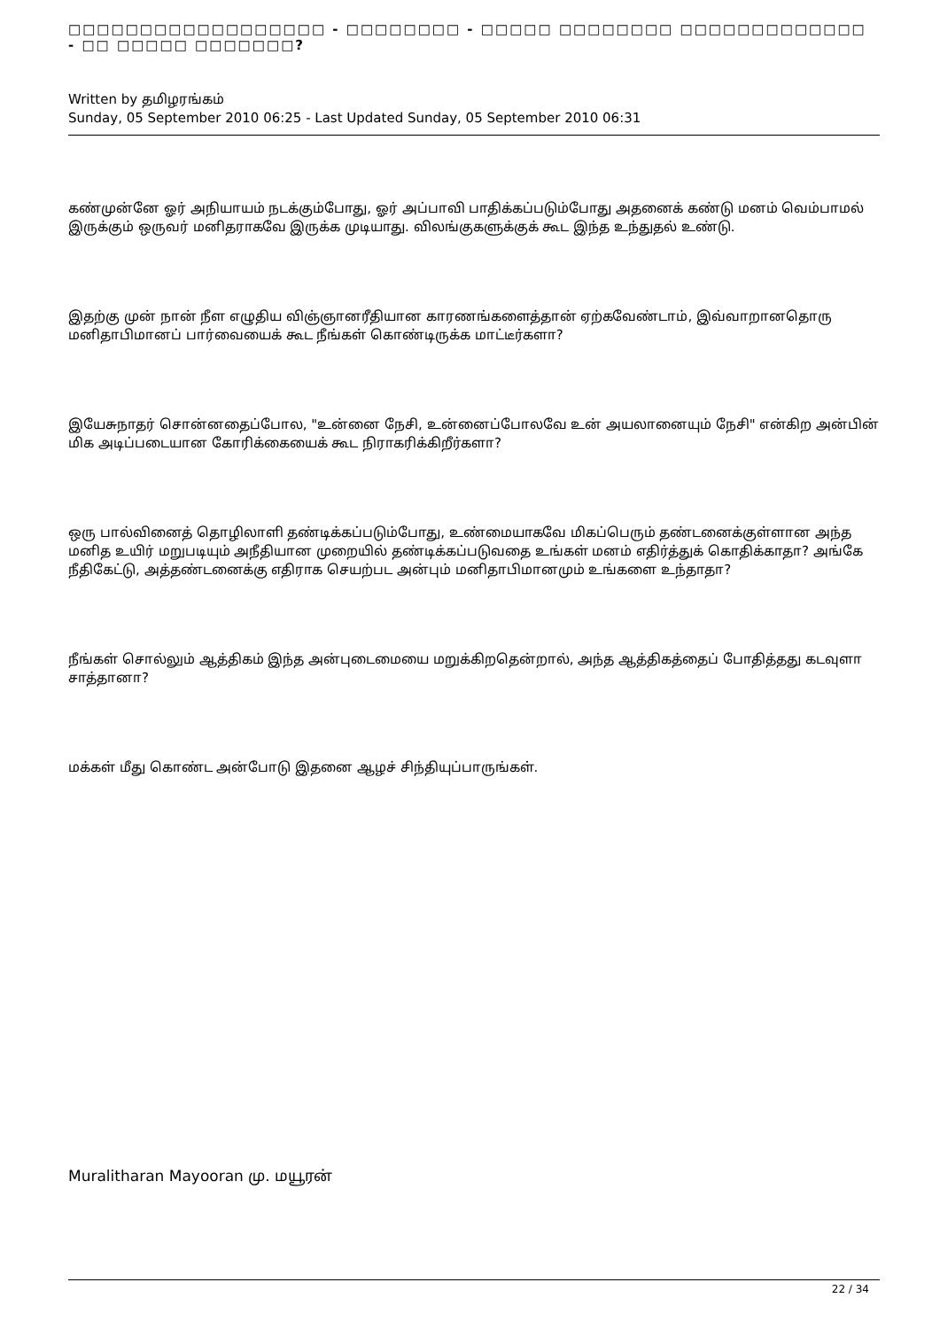□□□□□□□□□□□□□□□□□□ - □□□□□□□□ - □□□□□ □□□□□□□□ □□□□□□□□□□□□□ - □□ □□□□□ □□□□□□□?
Written by தமிழரங்கம்
Sunday, 05 September 2010 06:25 - Last Updated Sunday, 05 September 2010 06:31
கண்முன்னே ஓர் அநியாயம் நடக்கும்போது, ஓர் அப்பாவி பாதிக்கப்படும்போது அதனைக் கண்டு மனம் வெம்பாமல் இருக்கும் ஒருவர் மனிதராகவே இருக்க முடியாது. விலங்குகளுக்குக் கூட இந்த உந்துதல் உண்டு.
இதற்கு முன் நான் நீள எழுதிய விஞ்ஞானரீதியான காரணங்களைத்தான் ஏற்கவேண்டாம், இவ்வாறானதொரு மனிதாபிமானப் பார்வையைக் கூட நீங்கள் கொண்டிருக்க மாட்டீர்களா?
இயேசுநாதர் சொன்னதைப்போல, "உன்னை நேசி, உன்னைப்போலவே உன் அயலானையும் நேசி" என்கிற அன்பின் மிக அடிப்படையான கோரிக்கையைக் கூட நிராகரிக்கிறீர்களா?
ஒரு பால்வினைத் தொழிலாளி தண்டிக்கப்படும்போது, உண்மையாகவே மிகப்பெரும் தண்டனைக்குள்ளான அந்த மனித உயிர் மறுபடியும் அநீதியான முறையில் தண்டிக்கப்படுவதை உங்கள் மனம் எதிர்த்துக் கொதிக்காதா? அங்கே நீதிகேட்டு, அத்தண்டனைக்கு எதிராக செயற்பட அன்பும் மனிதாபிமானமும் உங்களை உந்தாதா?
நீங்கள் சொல்லும் ஆத்திகம் இந்த அன்புடைமையை மறுக்கிறதென்றால், அந்த ஆத்திகத்தைப் போதித்தது கடவுளா சாத்தானா?
மக்கள் மீது கொண்ட அன்போடு இதனை ஆழச் சிந்தியுப்பாருங்கள்.
Muralitharan Mayooran மு. மயூரன்
22 / 34